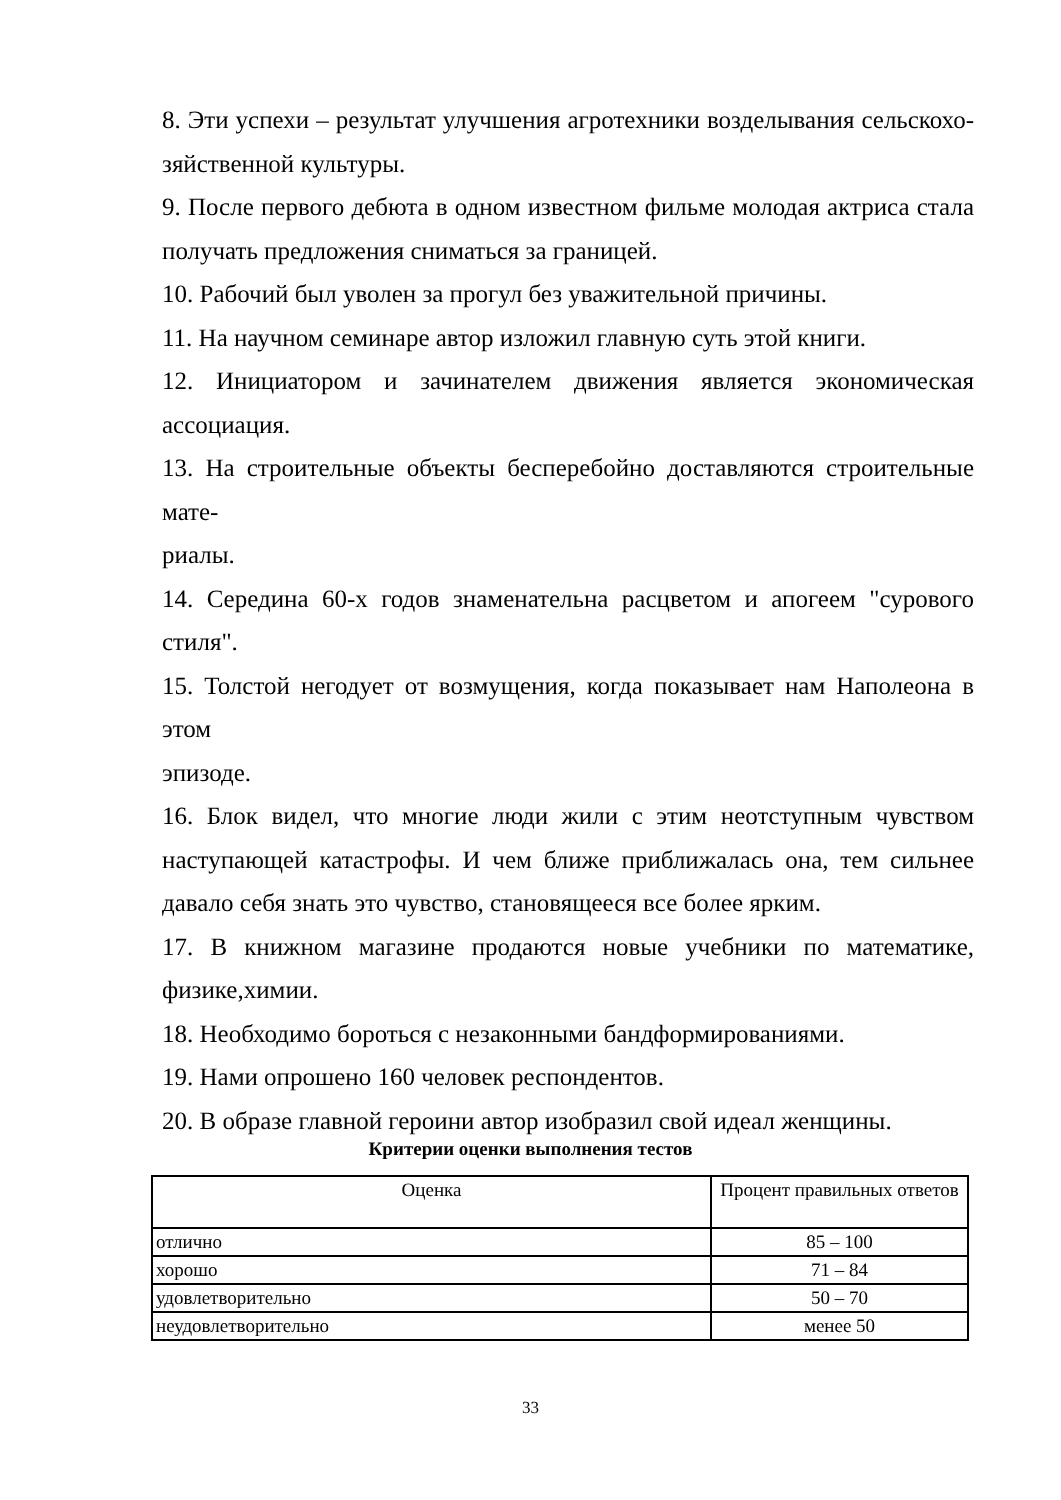8. Эти успехи – результат улучшения агротехники возделывания сельскохо-зяйственной культуры.
9. После первого дебюта в одном известном фильме молодая актриса стала получать предложения сниматься за границей.
10. Рабочий был уволен за прогул без уважительной причины.
11. На научном семинаре автор изложил главную суть этой книги.
12. Инициатором и зачинателем движения является экономическая ассоциация.
13. На строительные объекты бесперебойно доставляются строительные мате-
риалы.
14. Середина 60-х годов знаменательна расцветом и апогеем "сурового стиля".
15. Толстой негодует от возмущения, когда показывает нам Наполеона в этом
эпизоде.
16. Блок видел, что многие люди жили с этим неотступным чувством наступающей катастрофы. И чем ближе приближалась она, тем сильнее давало себя знать это чувство, становящееся все более ярким.
17. В книжном магазине продаются новые учебники по математике, физике,химии.
18. Необходимо бороться с незаконными бандформированиями.
19. Нами опрошено 160 человек респондентов.
20. В образе главной героини автор изобразил свой идеал женщины.
Критерии оценки выполнения тестов
| Оценка | Процент правильных ответов |
| --- | --- |
| отлично | 85 – 100 |
| хорошо | 71 – 84 |
| удовлетворительно | 50 – 70 |
| неудовлетворительно | менее 50 |
33